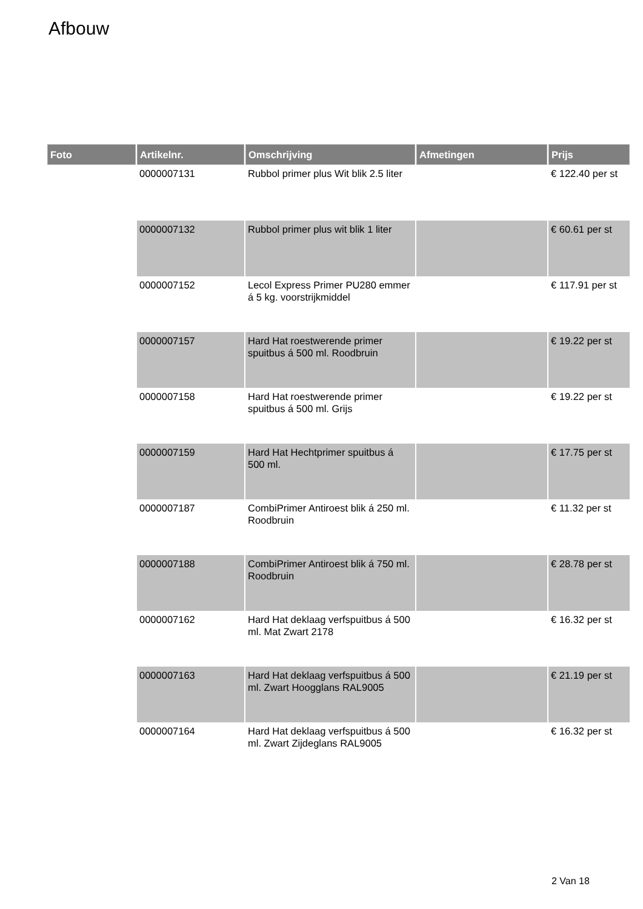Afbouw
| Foto | Artikelnr. | Omschrijving | Afmetingen | Prijs |
| --- | --- | --- | --- | --- |
| | 0000007131 | Rubbol primer plus Wit blik 2.5 liter | | € 122.40 per st |
| | 0000007132 | Rubbol primer plus wit blik 1 liter | | € 60.61 per st |
| | 0000007152 | Lecol Express Primer PU280 emmer á 5 kg. voorstrijkmiddel | | € 117.91 per st |
| | 0000007157 | Hard Hat roestwerende primer spuitbus á 500 ml. Roodbruin | | € 19.22 per st |
| | 0000007158 | Hard Hat roestwerende primer spuitbus á 500 ml. Grijs | | € 19.22 per st |
| | 0000007159 | Hard Hat Hechtprimer spuitbus á 500 ml. | | € 17.75 per st |
| | 0000007187 | CombiPrimer Antiroest blik á 250 ml. Roodbruin | | € 11.32 per st |
| | 0000007188 | CombiPrimer Antiroest blik á 750 ml. Roodbruin | | € 28.78 per st |
| | 0000007162 | Hard Hat deklaag verfspuitbus á 500 ml. Mat Zwart 2178 | | € 16.32 per st |
| | 0000007163 | Hard Hat deklaag verfspuitbus á 500 ml. Zwart Hoogglans RAL9005 | | € 21.19 per st |
| | 0000007164 | Hard Hat deklaag verfspuitbus á 500 ml. Zwart Zijdeglans RAL9005 | | € 16.32 per st |
2 Van 18